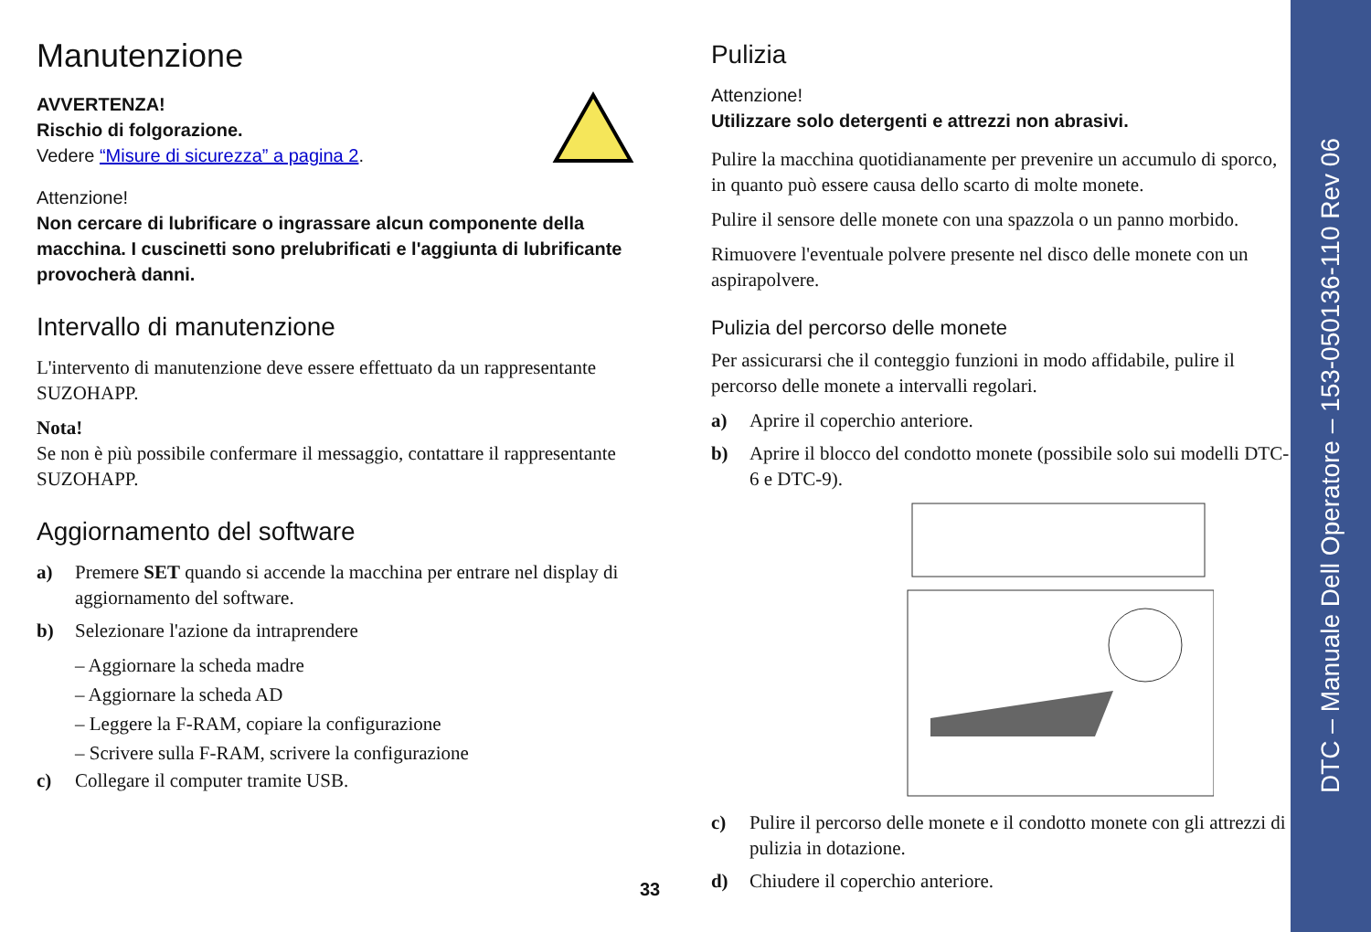Manutenzione
AVVERTENZA!
Rischio di folgorazione.
Vedere “Misure di sicurezza” a pagina 2.
Attenzione!
Non cercare di lubrificare o ingrassare alcun componente della macchina. I cuscinetti sono prelubrificati e l'aggiunta di lubrificante provocherà danni.
Intervallo di manutenzione
L'intervento di manutenzione deve essere effettuato da un rappresentante SUZOHAPP.
Nota!
Se non è più possibile confermare il messaggio, contattare il rappresentante SUZOHAPP.
Aggiornamento del software
a) Premere SET quando si accende la macchina per entrare nel display di aggiornamento del software.
b) Selezionare l'azione da intraprendere
– Aggiornare la scheda madre
– Aggiornare la scheda AD
– Leggere la F-RAM, copiare la configurazione
– Scrivere sulla F-RAM, scrivere la configurazione
c) Collegare il computer tramite USB.
Pulizia
Attenzione!
Utilizzare solo detergenti e attrezzi non abrasivi.
Pulire la macchina quotidianamente per prevenire un accumulo di sporco, in quanto può essere causa dello scarto di molte monete.
Pulire il sensore delle monete con una spazzola o un panno morbido.
Rimuovere l'eventuale polvere presente nel disco delle monete con un aspirapolvere.
Pulizia del percorso delle monete
Per assicurarsi che il conteggio funzioni in modo affidabile, pulire il percorso delle monete a intervalli regolari.
a) Aprire il coperchio anteriore.
b) Aprire il blocco del condotto monete (possibile solo sui modelli DTC-6 e DTC-9).
c) Pulire il percorso delle monete e il condotto monete con gli attrezzi di pulizia in dotazione.
d) Chiudere il coperchio anteriore.
33
DTC – Manuale Dell Operatore – 153-050136-110 Rev 06